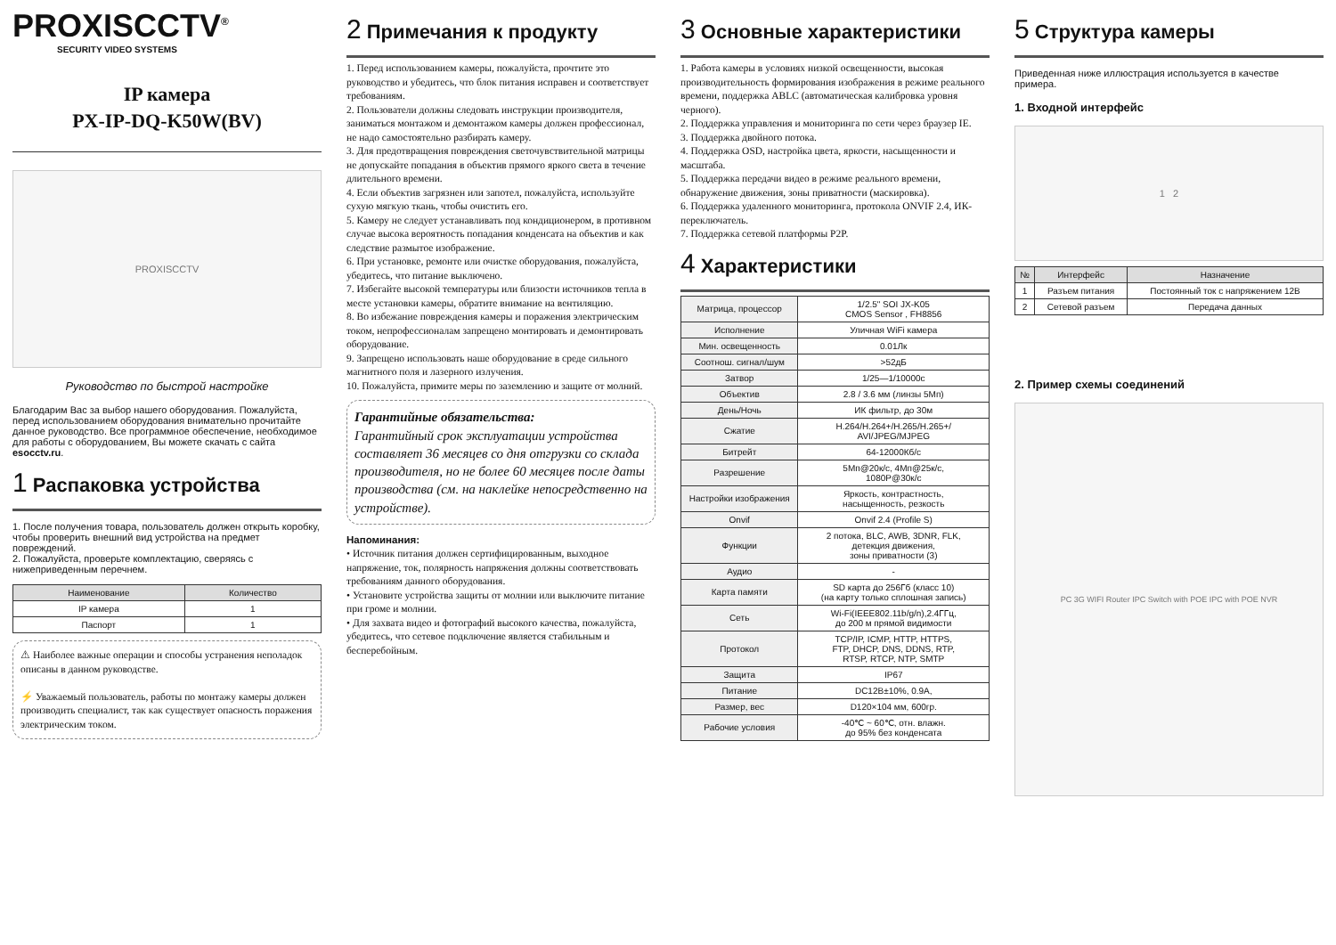PROXISCCTV<sup>®</sup>
SECURITY VIDEO SYSTEMS
IP камера
PX-IP-DQ-K50W(BV)
PROXISCCTV
Руководство по быстрой настройке
Благодарим Вас за выбор нашего оборудования. Пожалуйста, перед использованием оборудования внимательно прочитайте данное руководство. Все программное обеспечение, необходимое для работы с оборудованием, Вы можете скачать с сайта esocctv.ru.
1 Распаковка устройства
1. После получения товара, пользователь должен открыть коробку, чтобы проверить внешний вид устройства на предмет повреждений.
2. Пожалуйста, проверьте комплектацию, сверяясь с нижеприведенным перечнем.
| Наименование | Количество |
| --- | --- |
| IP камера | 1 |
| Паспорт | 1 |
⚠ Наиболее важные операции и способы устранения неполадок описаны в данном руководстве.
⚡ Уважаемый пользователь, работы по монтажу камеры должен производить специалист, так как существует опасность поражения электрическим током.
2 Примечания к продукту
1. Перед использованием камеры, пожалуйста, прочтите это руководство и убедитесь, что блок питания исправен и соответствует требованиям.
2. Пользователи должны следовать инструкции производителя, заниматься монтажом и демонтажом камеры должен профессионал, не надо самостоятельно разбирать камеру.
3. Для предотвращения повреждения светочувствительной матрицы не допускайте попадания в объектив прямого яркого света в течение длительного времени.
4. Если объектив загрязнен или запотел, пожалуйста, используйте сухую мягкую ткань, чтобы очистить его.
5. Камеру не следует устанавливать под кондиционером, в противном случае высока вероятность попадания конденсата на объектив и как следствие размытое изображение.
6. При установке, ремонте или очистке оборудования, пожалуйста, убедитесь, что питание выключено.
7. Избегайте высокой температуры или близости источников тепла в месте установки камеры, обратите внимание на вентиляцию.
8. Во избежание повреждения камеры и поражения электрическим током, непрофессионалам запрещено монтировать и демонтировать оборудование.
9. Запрещено использовать наше оборудование в среде сильного магнитного поля и лазерного излучения.
10. Пожалуйста, примите меры по заземлению и защите от молний.
Гарантийные обязательства:
Гарантийный срок эксплуатации устройства составляет 36 месяцев со дня отгрузки со склада производителя, но не более 60 месяцев после даты производства (см. на наклейке непосредственно на устройстве).
Напоминания:
• Источник питания должен сертифицированным, выходное напряжение, ток, полярность напряжения должны соответствовать требованиям данного оборудования.
• Установите устройства защиты от молнии или выключите питание при громе и молнии.
• Для захвата видео и фотографий высокого качества, пожалуйста, убедитесь, что сетевое подключение является стабильным и бесперебойным.
3 Основные характеристики
1. Работа камеры в условиях низкой освещенности, высокая производительность формирования изображения в режиме реального времени, поддержка ABLC (автоматическая калибровка уровня черного).
2. Поддержка управления и мониторинга по сети через браузер IE.
3. Поддержка двойного потока.
4. Поддержка OSD, настройка цвета, яркости, насыщенности и масштаба.
5. Поддержка передачи видео в режиме реального времени, обнаружение движения, зоны приватности (маскировка).
6. Поддержка удаленного мониторинга, протокола ONVIF 2.4, ИК-переключатель.
7. Поддержка сетевой платформы P2P.
4 Характеристики
| Матрица, процессор | 1/2.5" SOI JX-K05 CMOS Sensor , FH8856 |
| Исполнение | Уличная WiFi камера |
| Мин. освещенность | 0.01Лк |
| Соотнош. сигнал/шум | >52дБ |
| Затвор | 1/25—1/10000с |
| Объектив | 2.8 / 3.6 мм (линзы 5Мп) |
| День/Ночь | ИК фильтр, до 30м |
| Сжатие | H.264/H.264+/H.265/H.265+/ AVI/JPEG/MJPEG |
| Битрейт | 64-12000Кб/с |
| Разрешение | 5Мп@20к/с, 4Мп@25к/с, 1080P@30к/с |
| Настройки изображения | Яркость, контрастность, насыщенность, резкость |
| Onvif | Onvif 2.4 (Profile S) |
| Функции | 2 потока, BLC, AWB, 3DNR, FLK, детекция движения, зоны приватности (3) |
| Аудио | - |
| Карта памяти | SD карта до 256Гб (класс 10) (на карту только сплошная запись) |
| Сеть | Wi-Fi(IEEE802.11b/g/n),2.4ГГц, до 200 м прямой видимости |
| Протокол | TCP/IP, ICMP, HTTP, HTTPS, FTP, DHCP, DNS, DDNS, RTP, RTSP, RTCP, NTP, SMTP |
| Защита | IP67 |
| Питание | DC12В±10%, 0.9А, |
| Размер, вес | D120×104 мм, 600гр. |
| Рабочие условия | -40℃ ~ 60℃, отн. влажн. до 95% без конденсата |
5 Структура камеры
Приведенная ниже иллюстрация используется в качестве примера.
1. Входной интерфейс
1 2
| № | Интерфейс | Назначение |
| --- | --- | --- |
| 1 | Разъем питания | Постоянный ток с напряжением 12В |
| 2 | Сетевой разъем | Передача данных |
2. Пример схемы соединений
PC 3G WIFI Router IPC Switch with POE IPC with POE NVR